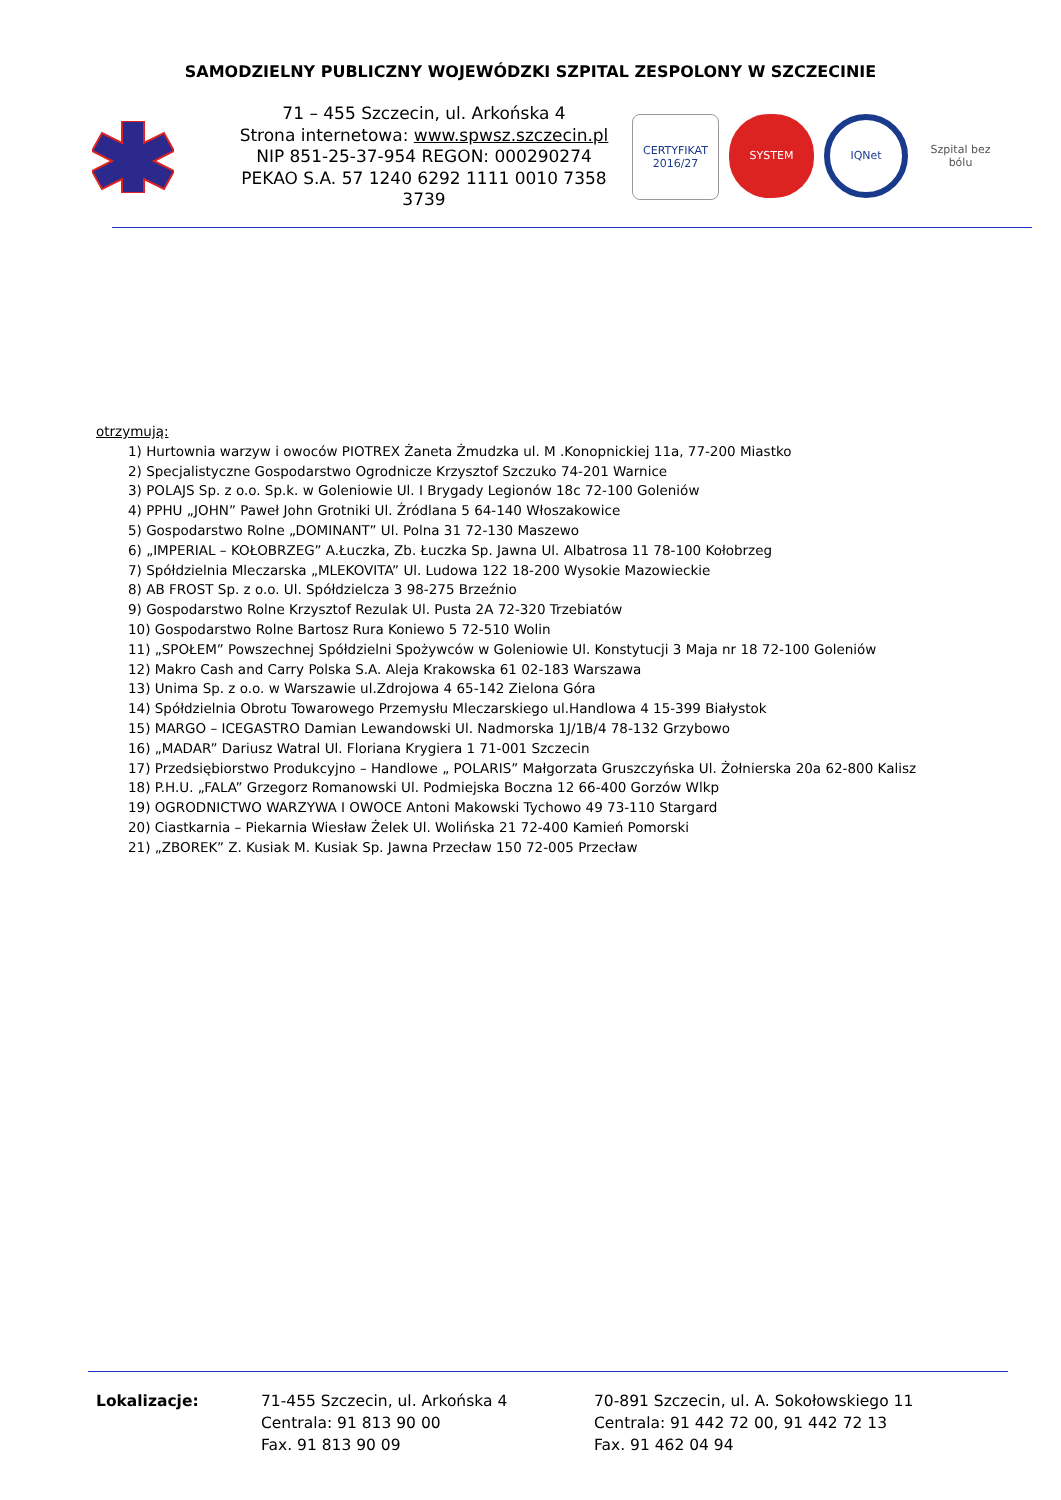SAMODZIELNY PUBLICZNY WOJEWÓDZKI SZPITAL ZESPOLONY W SZCZECINIE
71 – 455 Szczecin, ul. Arkońska 4
Strona internetowa: www.spwsz.szczecin.pl
NIP 851-25-37-954 REGON: 000290274
PEKAO S.A. 57 1240 6292 1111 0010 7358 3739
CERTYFIKAT 2016/27
SYSTEM
IQNet
Szpital bez bólu
otrzymują:
1) Hurtownia warzyw i owoców PIOTREX Żaneta Żmudzka ul. M .Konopnickiej 11a, 77-200 Miastko
2) Specjalistyczne Gospodarstwo Ogrodnicze Krzysztof Szczuko 74-201 Warnice
3) POLAJS Sp. z o.o. Sp.k. w Goleniowie Ul. I Brygady Legionów 18c 72-100 Goleniów
4) PPHU „JOHN” Paweł John Grotniki Ul. Źródlana 5 64-140 Włoszakowice
5) Gospodarstwo Rolne „DOMINANT” Ul. Polna 31 72-130 Maszewo
6) „IMPERIAL – KOŁOBRZEG” A.Łuczka, Zb. Łuczka Sp. Jawna Ul. Albatrosa 11 78-100 Kołobrzeg
7) Spółdzielnia Mleczarska „MLEKOVITA” Ul. Ludowa 122 18-200 Wysokie Mazowieckie
8) AB FROST Sp. z o.o. Ul. Spółdzielcza 3 98-275 Brzeźnio
9) Gospodarstwo Rolne Krzysztof Rezulak Ul. Pusta 2A 72-320 Trzebiatów
10) Gospodarstwo Rolne Bartosz Rura Koniewo 5 72-510 Wolin
11) „SPOŁEM” Powszechnej Spółdzielni Spożywców w Goleniowie Ul. Konstytucji 3 Maja nr 18 72-100 Goleniów
12) Makro Cash and Carry Polska S.A. Aleja Krakowska 61 02-183 Warszawa
13) Unima Sp. z o.o. w Warszawie ul.Zdrojowa 4 65-142 Zielona Góra
14) Spółdzielnia Obrotu Towarowego Przemysłu Mleczarskiego ul.Handlowa 4 15-399 Białystok
15) MARGO – ICEGASTRO Damian Lewandowski Ul. Nadmorska 1J/1B/4 78-132 Grzybowo
16) „MADAR” Dariusz Watral Ul. Floriana Krygiera 1 71-001 Szczecin
17) Przedsiębiorstwo Produkcyjno – Handlowe „ POLARIS” Małgorzata Gruszczyńska Ul. Żołnierska 20a 62-800 Kalisz
18) P.H.U. „FALA” Grzegorz Romanowski Ul. Podmiejska Boczna 12 66-400 Gorzów Wlkp
19) OGRODNICTWO WARZYWA I OWOCE Antoni Makowski Tychowo 49 73-110 Stargard
20) Ciastkarnia – Piekarnia Wiesław Żelek Ul. Wolińska 21 72-400 Kamień Pomorski
21) „ZBOREK” Z. Kusiak M. Kusiak Sp. Jawna Przecław 150 72-005 Przecław
Lokalizacje: 71-455 Szczecin, ul. Arkońska 4
Centrala: 91 813 90 00
Fax. 91 813 90 09
70-891 Szczecin, ul. A. Sokołowskiego 11
Centrala: 91 442 72 00, 91 442 72 13
Fax. 91 462 04 94